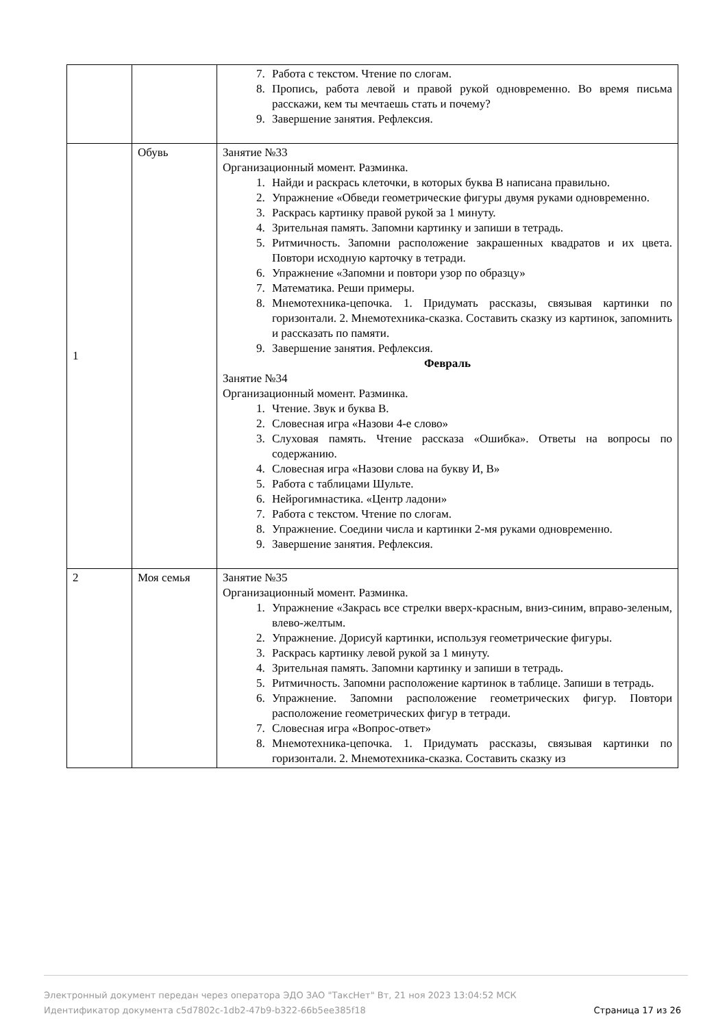| | | 7. Работа с текстом. Чтение по слогам. 8. Пропись, работа левой и правой рукой одновременно. Во время письма расскажи, кем ты мечтаешь стать и почему? 9. Завершение занятия. Рефлексия. |
| 1 | Обувь | Занятие №33 Организационный момент. Разминка. 1. Найди и раскрась клеточки, в которых буква В написана правильно. 2. Упражнение «Обведи геометрические фигуры двумя руками одновременно. 3. Раскрась картинку правой рукой за 1 минуту. 4. Зрительная память. Запомни картинку и запиши в тетрадь. 5. Ритмичность. Запомни расположение закрашенных квадратов и их цвета. Повтори исходную карточку в тетради. 6. Упражнение «Запомни и повтори узор по образцу» 7. Математика. Реши примеры. 8. Мнемотехника-цепочка. 1. Придумать рассказы, связывая картинки по горизонтали. 2. Мнемотехника-сказка. Составить сказку из картинок, запомнить и рассказать по памяти. 9. Завершение занятия. Рефлексия. Февраль Занятие №34 Организационный момент. Разминка. 1. Чтение. Звук и буква В. 2. Словесная игра «Назови 4-е слово» 3. Слуховая память. Чтение рассказа «Ошибка». Ответы на вопросы по содержанию. 4. Словесная игра «Назови слова на букву И, В» 5. Работа с таблицами Шульте. 6. Нейрогимнастика. «Центр ладони» 7. Работа с текстом. Чтение по слогам. 8. Упражнение. Соедини числа и картинки 2-мя руками одновременно. 9. Завершение занятия. Рефлексия. |
| 2 | Моя семья | Занятие №35 Организационный момент. Разминка. 1. Упражнение «Закрась все стрелки вверх-красным, вниз-синим, вправо-зеленым, влево-желтым. 2. Упражнение. Дорисуй картинки, используя геометрические фигуры. 3. Раскрась картинку левой рукой за 1 минуту. 4. Зрительная память. Запомни картинку и запиши в тетрадь. 5. Ритмичность. Запомни расположение картинок в таблице. Запиши в тетрадь. 6. Упражнение. Запомни расположение геометрических фигур. Повтори расположение геометрических фигур в тетради. 7. Словесная игра «Вопрос-ответ» 8. Мнемотехника-цепочка. 1. Придумать рассказы, связывая картинки по горизонтали. 2. Мнемотехника-сказка. Составить сказку из |
Электронный документ передан через оператора ЭДО ЗАО "ТаксНет" Вт, 21 ноя 2023 13:04:52 МСК
Идентификатор документа c5d7802c-1db2-47b9-b322-66b5ee385f18 Страница 17 из 26